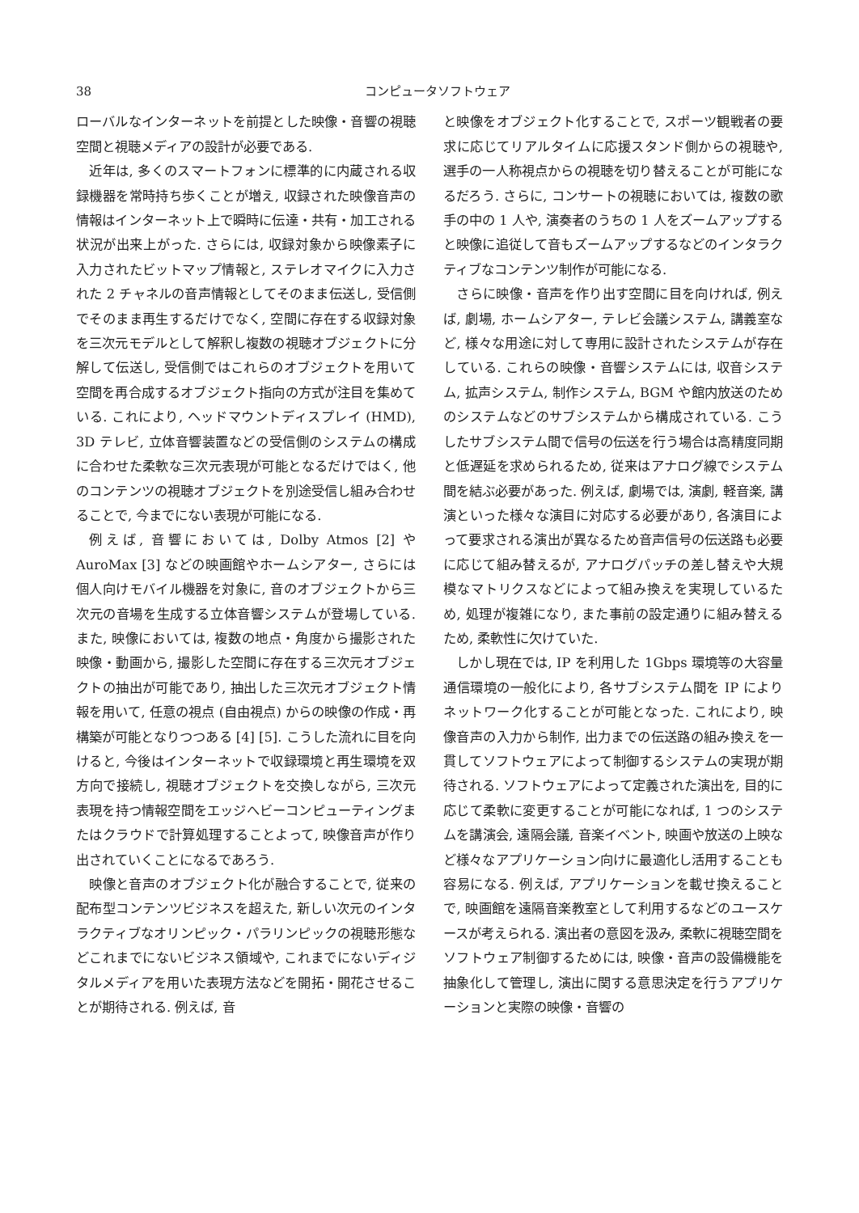38 コンピュータソフトウェア
ローバルなインターネットを前提とした映像・音響の視聴空間と視聴メディアの設計が必要である.
近年は, 多くのスマートフォンに標準的に内蔵される収録機器を常時持ち歩くことが増え, 収録された映像音声の情報はインターネット上で瞬時に伝達・共有・加工される状況が出来上がった. さらには, 収録対象から映像素子に入力されたビットマップ情報と, ステレオマイクに入力された 2 チャネルの音声情報としてそのまま伝送し, 受信側でそのまま再生するだけでなく, 空間に存在する収録対象を三次元モデルとして解釈し複数の視聴オブジェクトに分解して伝送し, 受信側ではこれらのオブジェクトを用いて空間を再合成するオブジェクト指向の方式が注目を集めている. これにより, ヘッドマウントディスプレイ (HMD), 3D テレビ, 立体音響装置などの受信側のシステムの構成に合わせた柔軟な三次元表現が可能となるだけではく, 他のコンテンツの視聴オブジェクトを別途受信し組み合わせることで, 今までにない表現が可能になる.
例えば, 音響においては, Dolby Atmos [2] や AuroMax [3] などの映画館やホームシアター, さらには個人向けモバイル機器を対象に, 音のオブジェクトから三次元の音場を生成する立体音響システムが登場している. また, 映像においては, 複数の地点・角度から撮影された映像・動画から, 撮影した空間に存在する三次元オブジェクトの抽出が可能であり, 抽出した三次元オブジェクト情報を用いて, 任意の視点 (自由視点) からの映像の作成・再構築が可能となりつつある [4] [5]. こうした流れに目を向けると, 今後はインターネットで収録環境と再生環境を双方向で接続し, 視聴オブジェクトを交換しながら, 三次元表現を持つ情報空間をエッジへビーコンピューティングまたはクラウドで計算処理することよって, 映像音声が作り出されていくことになるであろう.
映像と音声のオブジェクト化が融合することで, 従来の配布型コンテンツビジネスを超えた, 新しい次元のインタラクティブなオリンピック・パラリンピックの視聴形態などこれまでにないビジネス領域や, これまでにないディジタルメディアを用いた表現方法などを開拓・開花させることが期待される. 例えば, 音
と映像をオブジェクト化することで, スポーツ観戦者の要求に応じてリアルタイムに応援スタンド側からの視聴や, 選手の一人称視点からの視聴を切り替えることが可能になるだろう. さらに, コンサートの視聴においては, 複数の歌手の中の 1 人や, 演奏者のうちの 1 人をズームアップすると映像に追従して音もズームアップするなどのインタラクティブなコンテンツ制作が可能になる.
さらに映像・音声を作り出す空間に目を向ければ, 例えば, 劇場, ホームシアター, テレビ会議システム, 講義室など, 様々な用途に対して専用に設計されたシステムが存在している. これらの映像・音響システムには, 収音システム, 拡声システム, 制作システム, BGM や館内放送のためのシステムなどのサブシステムから構成されている. こうしたサブシステム間で信号の伝送を行う場合は高精度同期と低遅延を求められるため, 従来はアナログ線でシステム間を結ぶ必要があった. 例えば, 劇場では, 演劇, 軽音楽, 講演といった様々な演目に対応する必要があり, 各演目によって要求される演出が異なるため音声信号の伝送路も必要に応じて組み替えるが, アナログパッチの差し替えや大規模なマトリクスなどによって組み換えを実現しているため, 処理が複雑になり, また事前の設定通りに組み替えるため, 柔軟性に欠けていた.
しかし現在では, IP を利用した 1Gbps 環境等の大容量通信環境の一般化により, 各サブシステム間を IP によりネットワーク化することが可能となった. これにより, 映像音声の入力から制作, 出力までの伝送路の組み換えを一貫してソフトウェアによって制御するシステムの実現が期待される. ソフトウェアによって定義された演出を, 目的に応じて柔軟に変更することが可能になれば, 1 つのシステムを講演会, 遠隔会議, 音楽イベント, 映画や放送の上映など様々なアプリケーション向けに最適化し活用することも容易になる. 例えば, アプリケーションを載せ換えることで, 映画館を遠隔音楽教室として利用するなどのユースケースが考えられる. 演出者の意図を汲み, 柔軟に視聴空間をソフトウェア制御するためには, 映像・音声の設備機能を抽象化して管理し, 演出に関する意思決定を行うアプリケーションと実際の映像・音響の